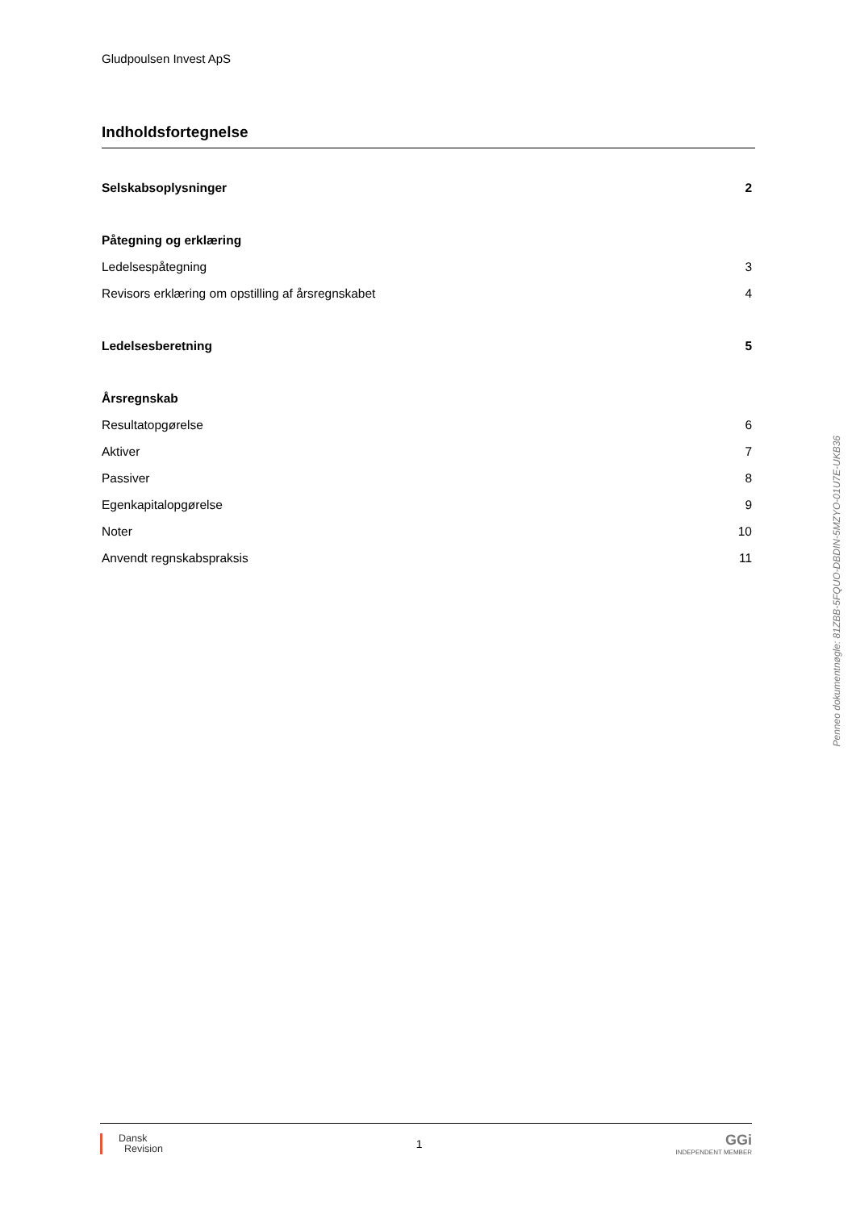Gludpoulsen Invest ApS
Indholdsfortegnelse
Selskabsoplysninger 2
Påtegning og erklæring
Ledelsespåtegning 3
Revisors erklæring om opstilling af årsregnskabet 4
Ledelsesberetning 5
Årsregnskab
Resultatopgørelse 6
Aktiver 7
Passiver 8
Egenkapitalopgørelse 9
Noter 10
Anvendt regnskabspraksis 11
Penneo dokumentnøgle: 81ZBB-5FQUO-DBDIN-5MZYO-01U7E-UKB36
Dansk
Revision
1
GGi
INDEPENDENT MEMBER